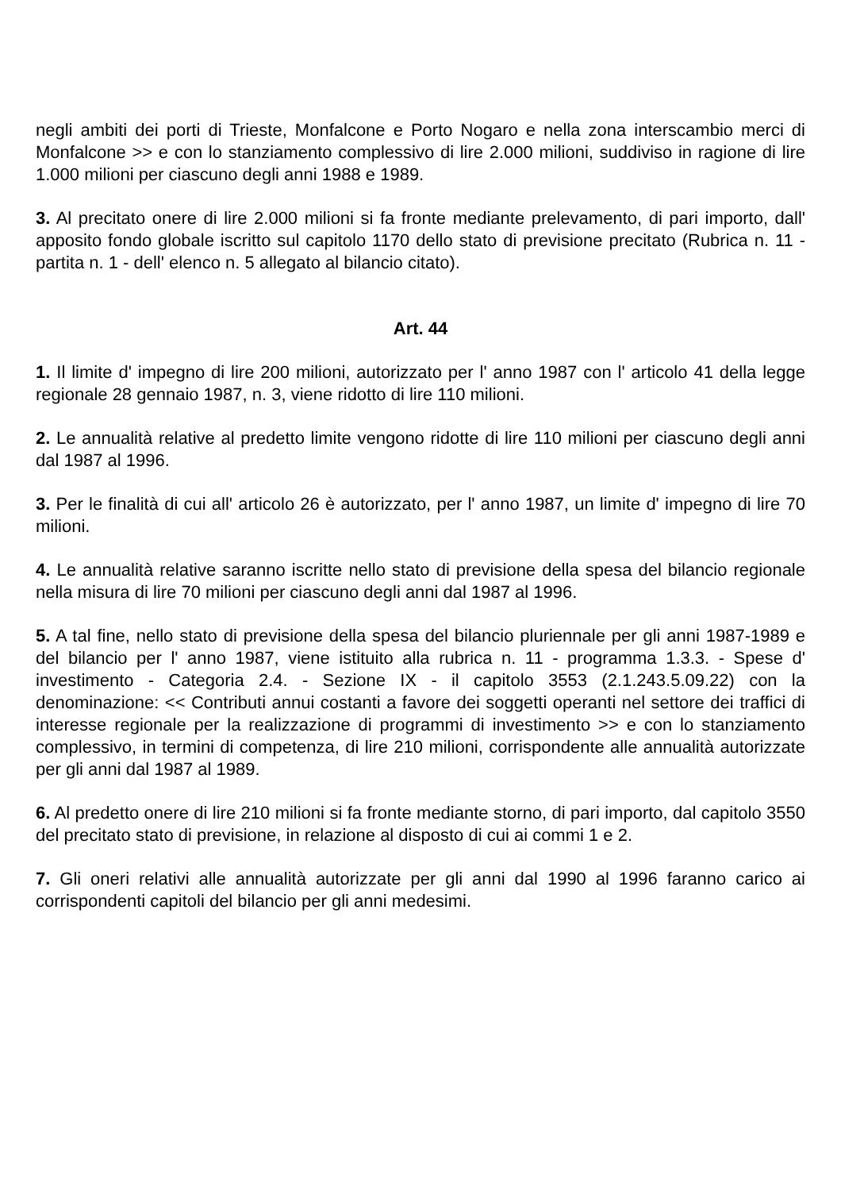negli ambiti dei porti di Trieste, Monfalcone e Porto Nogaro e nella zona interscambio merci di Monfalcone >> e con lo stanziamento complessivo di lire 2.000 milioni, suddiviso in ragione di lire 1.000 milioni per ciascuno degli anni 1988 e 1989.
3. Al precitato onere di lire 2.000 milioni si fa fronte mediante prelevamento, di pari importo, dall' apposito fondo globale iscritto sul capitolo 1170 dello stato di previsione precitato (Rubrica n. 11 - partita n. 1 - dell' elenco n. 5 allegato al bilancio citato).
Art. 44
1. Il limite d' impegno di lire 200 milioni, autorizzato per l' anno 1987 con l' articolo 41 della legge regionale 28 gennaio 1987, n. 3, viene ridotto di lire 110 milioni.
2. Le annualità relative al predetto limite vengono ridotte di lire 110 milioni per ciascuno degli anni dal 1987 al 1996.
3. Per le finalità di cui all' articolo 26 è autorizzato, per l' anno 1987, un limite d' impegno di lire 70 milioni.
4. Le annualità relative saranno iscritte nello stato di previsione della spesa del bilancio regionale nella misura di lire 70 milioni per ciascuno degli anni dal 1987 al 1996.
5. A tal fine, nello stato di previsione della spesa del bilancio pluriennale per gli anni 1987-1989 e del bilancio per l' anno 1987, viene istituito alla rubrica n. 11 - programma 1.3.3. - Spese d' investimento - Categoria 2.4. - Sezione IX - il capitolo 3553 (2.1.243.5.09.22) con la denominazione: << Contributi annui costanti a favore dei soggetti operanti nel settore dei traffici di interesse regionale per la realizzazione di programmi di investimento >> e con lo stanziamento complessivo, in termini di competenza, di lire 210 milioni, corrispondente alle annualità autorizzate per gli anni dal 1987 al 1989.
6. Al predetto onere di lire 210 milioni si fa fronte mediante storno, di pari importo, dal capitolo 3550 del precitato stato di previsione, in relazione al disposto di cui ai commi 1 e 2.
7. Gli oneri relativi alle annualità autorizzate per gli anni dal 1990 al 1996 faranno carico ai corrispondenti capitoli del bilancio per gli anni medesimi.